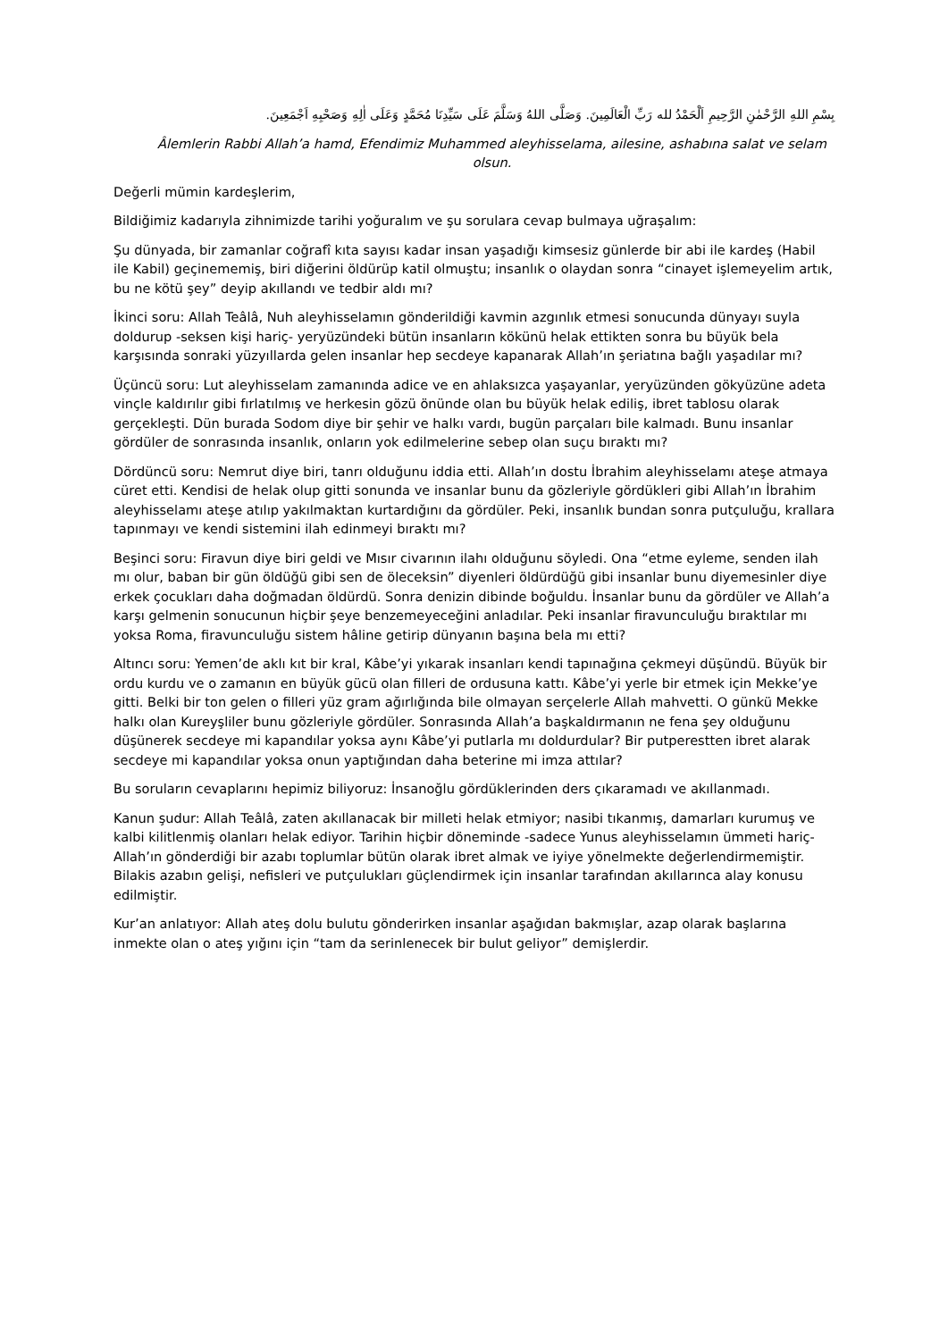بِسْمِ اللهِ الرَّحْمٰنِ الرَّحِيمِ اَلْحَمْدُ لله رَبِّ الْعَالَمِينَ. وَصَلَّى اللهُ وَسَلَّمَ عَلَى سَيِّدِنَا مُحَمَّدٍ وَعَلَى اٰلِهِ وَصَحْبِهِ اَجْمَعِينَ.
Âlemlerin Rabbi Allah’a hamd, Efendimiz Muhammed aleyhisselama, ailesine, ashabına salat ve selam olsun.
Değerli mümin kardeşlerim,
Bildiğimiz kadarıyla zihnimizde tarihi yoğuralım ve şu sorulara cevap bulmaya uğraşalım:
Şu dünyada, bir zamanlar coğrafî kıta sayısı kadar insan yaşadığı kimsesiz günlerde bir abi ile kardeş (Habil ile Kabil) geçinememiş, biri diğerini öldürüp katil olmuştu; insanlık o olaydan sonra “cinayet işlemeyelim artık, bu ne kötü şey” deyip akıllandı ve tedbir aldı mı?
İkinci soru: Allah Teâlâ, Nuh aleyhisselamın gönderildiği kavmin azgınlık etmesi sonucunda dünyayı suyla doldurup -seksen kişi hariç- yeryüzündeki bütün insanların kökünü helak ettikten sonra bu büyük bela karşısında sonraki yüzyıllarda gelen insanlar hep secdeye kapanarak Allah’ın şeriatına bağlı yaşadılar mı?
Üçüncü soru: Lut aleyhisselam zamanında adice ve en ahlaksızca yaşayanlar, yeryüzünden gökyüzüne adeta vinçle kaldırılır gibi fırlatılmış ve herkesin gözü önünde olan bu büyük helak ediliş, ibret tablosu olarak gerçekleşti. Dün burada Sodom diye bir şehir ve halkı vardı, bugün parçaları bile kalmadı. Bunu insanlar gördüler de sonrasında insanlık, onların yok edilmelerine sebep olan suçu bıraktı mı?
Dördüncü soru: Nemrut diye biri, tanrı olduğunu iddia etti. Allah’ın dostu İbrahim aleyhisselamı ateşe atmaya cüret etti. Kendisi de helak olup gitti sonunda ve insanlar bunu da gözleriyle gördükleri gibi Allah’ın İbrahim aleyhisselamı ateşe atılıp yakılmaktan kurtardığını da gördüler. Peki, insanlık bundan sonra putçuluğu, krallara tapınmayı ve kendi sistemini ilah edinmeyi bıraktı mı?
Beşinci soru: Firavun diye biri geldi ve Mısır civarının ilahı olduğunu söyledi. Ona “etme eyleme, senden ilah mı olur, baban bir gün öldüğü gibi sen de öleceksin” diyenleri öldürdüğü gibi insanlar bunu diyemesinler diye erkek çocukları daha doğmadan öldürdü. Sonra denizin dibinde boğuldu. İnsanlar bunu da gördüler ve Allah’a karşı gelmenin sonucunun hiçbir şeye benzemeyeceğini anladılar. Peki insanlar firavunculuğu bıraktılar mı yoksa Roma, firavunculuğu sistem hâline getirip dünyanın başına bela mı etti?
Altıncı soru: Yemen’de aklı kıt bir kral, Kâbe’yi yıkarak insanları kendi tapınağına çekmeyi düşündü. Büyük bir ordu kurdu ve o zamanın en büyük gücü olan filleri de ordusuna kattı. Kâbe’yi yerle bir etmek için Mekke’ye gitti. Belki bir ton gelen o filleri yüz gram ağırlığında bile olmayan serçelerle Allah mahvetti. O günkü Mekke halkı olan Kureyşliler bunu gözleriyle gördüler. Sonrasında Allah’a başkaldırmanın ne fena şey olduğunu düşünerek secdeye mi kapandılar yoksa aynı Kâbe’yi putlarla mı doldurdular? Bir putperestten ibret alarak secdeye mi kapandılar yoksa onun yaptığından daha beterine mi imza attılar?
Bu soruların cevaplarını hepimiz biliyoruz: İnsanoğlu gördüklerinden ders çıkaramadı ve akıllanmadı.
Kanun şudur: Allah Teâlâ, zaten akıllanacak bir milleti helak etmiyor; nasibi tıkanmış, damarları kurumuş ve kalbi kilitlenmiş olanları helak ediyor. Tarihin hiçbir döneminde -sadece Yunus aleyhisselamın ümmeti hariç- Allah’ın gönderdiği bir azabı toplumlar bütün olarak ibret almak ve iyiye yönelmekte değerlendirmemiştir. Bilakis azabın gelişi, nefisleri ve putçulukları güçlendirmek için insanlar tarafından akıllarınca alay konusu edilmiştir.
Kur’an anlatıyor: Allah ateş dolu bulutu gönderirken insanlar aşağıdan bakmışlar, azap olarak başlarına inmekte olan o ateş yığını için “tam da serinlenecek bir bulut geliyor” demişlerdir.